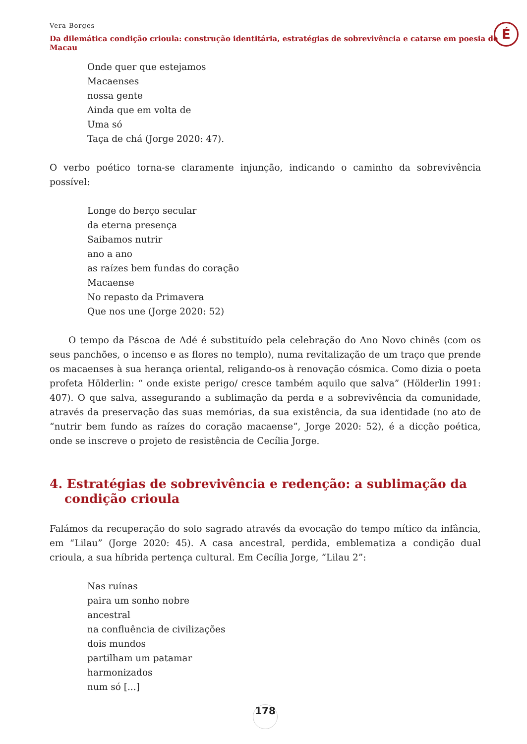Vera Borges
Da dilemática condição crioula: construção identitária, estratégias de sobrevivência e catarse em poesia de Macau
É
Onde quer que estejamos
Macaenses
nossa gente
Ainda que em volta de
Uma só
Taça de chá (Jorge 2020: 47).
O verbo poético torna-se claramente injunção, indicando o caminho da sobrevivência possível:
Longe do berço secular
da eterna presença
Saibamos nutrir
ano a ano
as raízes bem fundas do coração
Macaense
No repasto da Primavera
Que nos une (Jorge 2020: 52)
O tempo da Páscoa de Adé é substituído pela celebração do Ano Novo chinês (com os seus panchões, o incenso e as flores no templo), numa revitalização de um traço que prende os macaenses à sua herança oriental, religando-os à renovação cósmica. Como dizia o poeta profeta Hölderlin: “ onde existe perigo/ cresce também aquilo que salva” (Hölderlin 1991: 407). O que salva, assegurando a sublimação da perda e a sobrevivência da comunidade, através da preservação das suas memórias, da sua existência, da sua identidade (no ato de “nutrir bem fundo as raízes do coração macaense”, Jorge 2020: 52), é a dicção poética, onde se inscreve o projeto de resistência de Cecília Jorge.
4. Estratégias de sobrevivência e redenção: a sublimação da condição crioula
Falámos da recuperação do solo sagrado através da evocação do tempo mítico da infância, em “Lilau” (Jorge 2020: 45). A casa ancestral, perdida, emblematiza a condição dual crioula, a sua híbrida pertença cultural. Em Cecília Jorge, “Lilau 2”:
Nas ruínas
paira um sonho nobre
ancestral
na confluência de civilizações
dois mundos
partilham um patamar
harmonizados
num só [...]
178